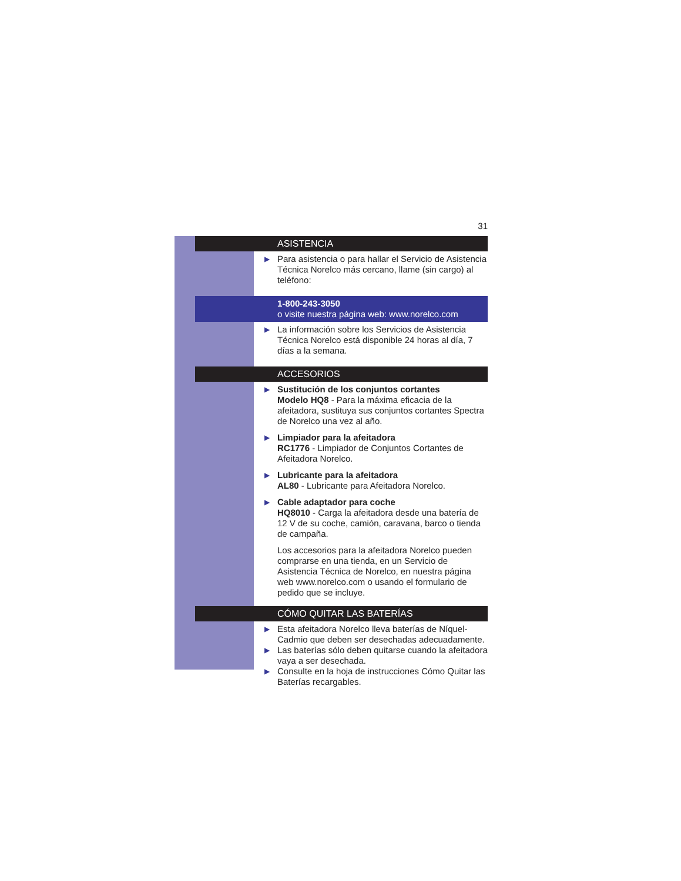31
ASISTENCIA
▶ Para asistencia o para hallar el Servicio de Asistencia Técnica Norelco más cercano, llame (sin cargo) al teléfono:
1-800-243-3050
o visite nuestra página web: www.norelco.com
▶ La información sobre los Servicios de Asistencia Técnica Norelco está disponible 24 horas al día, 7 días a la semana.
ACCESORIOS
▶ Sustitución de los conjuntos cortantes
Modelo HQ8 - Para la máxima eficacia de la afeitadora, sustituya sus conjuntos cortantes Spectra de Norelco una vez al año.
▶ Limpiador para la afeitadora
RC1776 - Limpiador de Conjuntos Cortantes de Afeitadora Norelco.
▶ Lubricante para la afeitadora
AL80 - Lubricante para Afeitadora Norelco.
▶ Cable adaptador para coche
HQ8010 - Carga la afeitadora desde una batería de 12 V de su coche, camión, caravana, barco o tienda de campaña.
Los accesorios para la afeitadora Norelco pueden comprarse en una tienda, en un Servicio de Asistencia Técnica de Norelco, en nuestra página web www.norelco.com o usando el formulario de pedido que se incluye.
CÓMO QUITAR LAS BATERÍAS
▶ Esta afeitadora Norelco lleva baterías de Níquel-Cadmio que deben ser desechadas adecuadamente.
▶ Las baterías sólo deben quitarse cuando la afeitadora vaya a ser desechada.
▶ Consulte en la hoja de instrucciones Cómo Quitar las Baterías recargables.